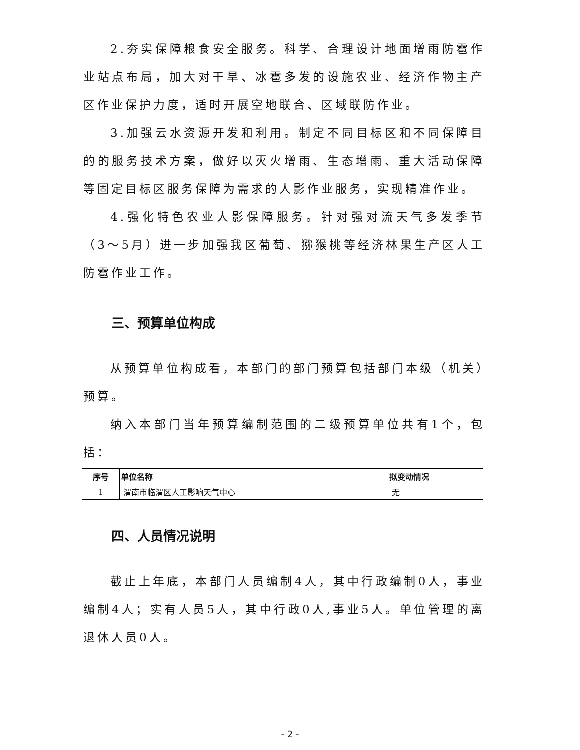2.夯实保障粮食安全服务。科学、合理设计地面增雨防雹作业站点布局，加大对干旱、冰雹多发的设施农业、经济作物主产区作业保护力度，适时开展空地联合、区域联防作业。
3.加强云水资源开发和利用。制定不同目标区和不同保障目的的服务技术方案，做好以灭火增雨、生态增雨、重大活动保障等固定目标区服务保障为需求的人影作业服务，实现精准作业。
4.强化特色农业人影保障服务。针对强对流天气多发季节（3～5月）进一步加强我区葡萄、猕猴桃等经济林果生产区人工防雹作业工作。
三、预算单位构成
从预算单位构成看，本部门的部门预算包括部门本级（机关）预算。
纳入本部门当年预算编制范围的二级预算单位共有1个，包括：
| 序号 | 单位名称 | 拟变动情况 |
| --- | --- | --- |
| 1 | 渭南市临渭区人工影响天气中心 | 无 |
四、人员情况说明
截止上年底，本部门人员编制4人，其中行政编制0人，事业编制4人；实有人员5人，其中行政0人,事业5人。单位管理的离退休人员0人。
- 2 -